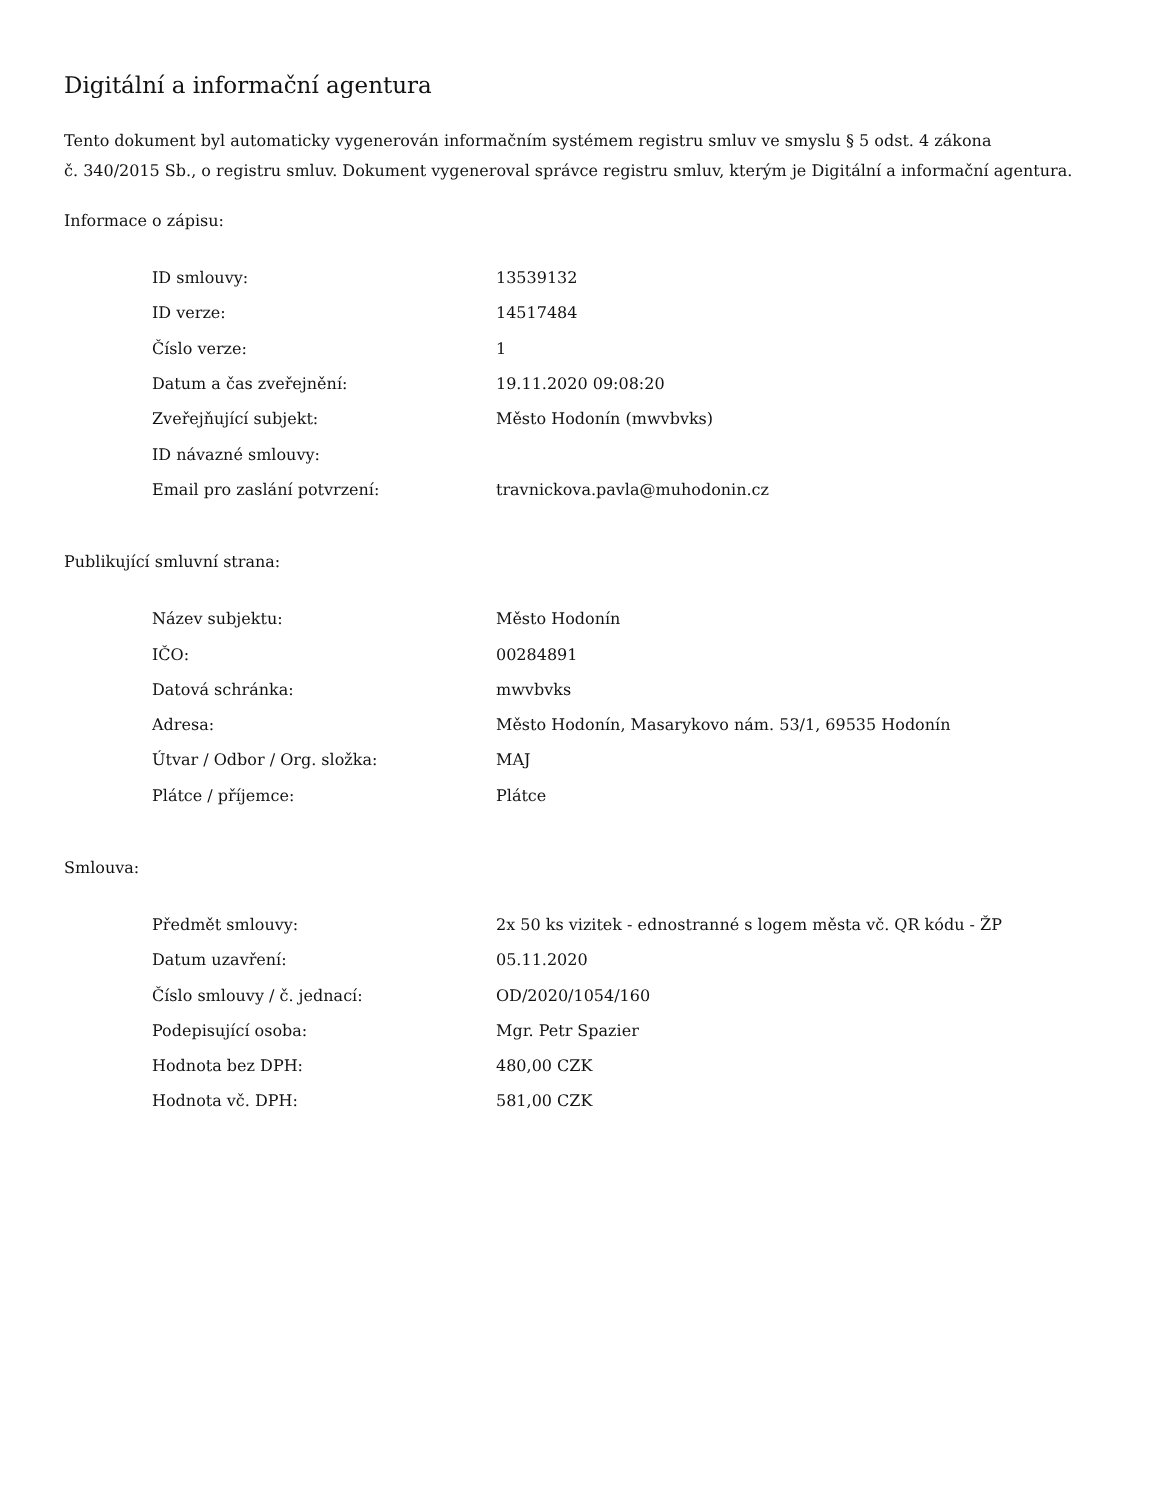Digitální a informační agentura
Tento dokument byl automaticky vygenerován informačním systémem registru smluv ve smyslu § 5 odst. 4 zákona
č. 340/2015 Sb., o registru smluv. Dokument vygeneroval správce registru smluv, kterým je Digitální a informační agentura.
Informace o zápisu:
| ID smlouvy: | 13539132 |
| ID verze: | 14517484 |
| Číslo verze: | 1 |
| Datum a čas zveřejnění: | 19.11.2020 09:08:20 |
| Zveřejňující subjekt: | Město Hodonín (mwvbvks) |
| ID návazné smlouvy: | |
| Email pro zaslání potvrzení: | travnickova.pavla@muhodonin.cz |
Publikující smluvní strana:
| Název subjektu: | Město Hodonín |
| IČO: | 00284891 |
| Datová schránka: | mwvbvks |
| Adresa: | Město Hodonín, Masarykovo nám. 53/1, 69535 Hodonín |
| Útvar / Odbor / Org. složka: | MAJ |
| Plátce / příjemce: | Plátce |
Smlouva:
| Předmět smlouvy: | 2x 50 ks vizitek - ednostranné s logem města vč. QR kódu - ŽP |
| Datum uzavření: | 05.11.2020 |
| Číslo smlouvy / č. jednací: | OD/2020/1054/160 |
| Podepisující osoba: | Mgr. Petr Spazier |
| Hodnota bez DPH: | 480,00 CZK |
| Hodnota vč. DPH: | 581,00 CZK |